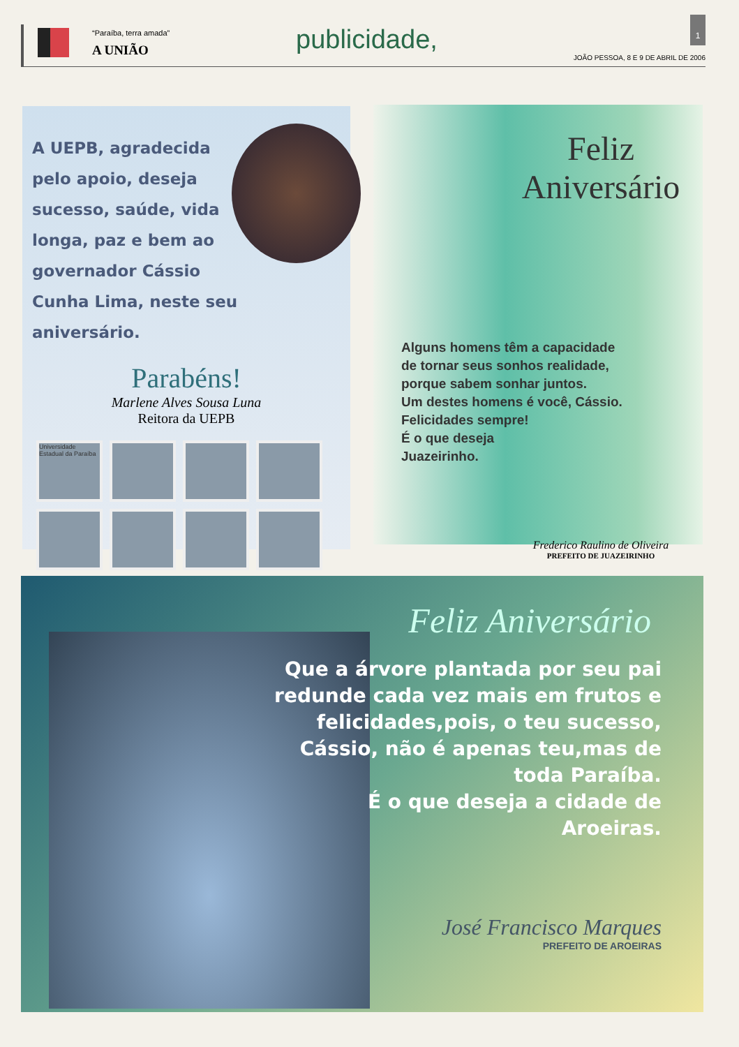“Paraíba, terra amada”
A UNIÃO publicidade,
1
JOÃO PESSOA, 8 E 9 DE ABRIL DE 2006
A UEPB, agradecida pelo apoio, deseja sucesso, saúde, vida longa, paz e bem ao governador Cássio Cunha Lima, neste seu aniversário.
Parabéns!
Marlene Alves Sousa Luna
Reitora da UEPB
Universidade Estadual da Paraíba
Feliz
Aniversário
Alguns homens têm a capacidade
de tornar seus sonhos realidade,
porque sabem sonhar juntos.
Um destes homens é você, Cássio.
Felicidades sempre!
É o que deseja
Juazeirinho.
Frederico Raulino de Oliveira
PREFEITO DE JUAZEIRINHO
Feliz Aniversário
Que a árvore plantada por seu pai redunde cada vez mais em frutos e felicidades,pois, o teu sucesso, Cássio, não é apenas teu,mas de toda Paraíba.
É o que deseja a cidade de Aroeiras.
José Francisco Marques
PREFEITO DE AROEIRAS